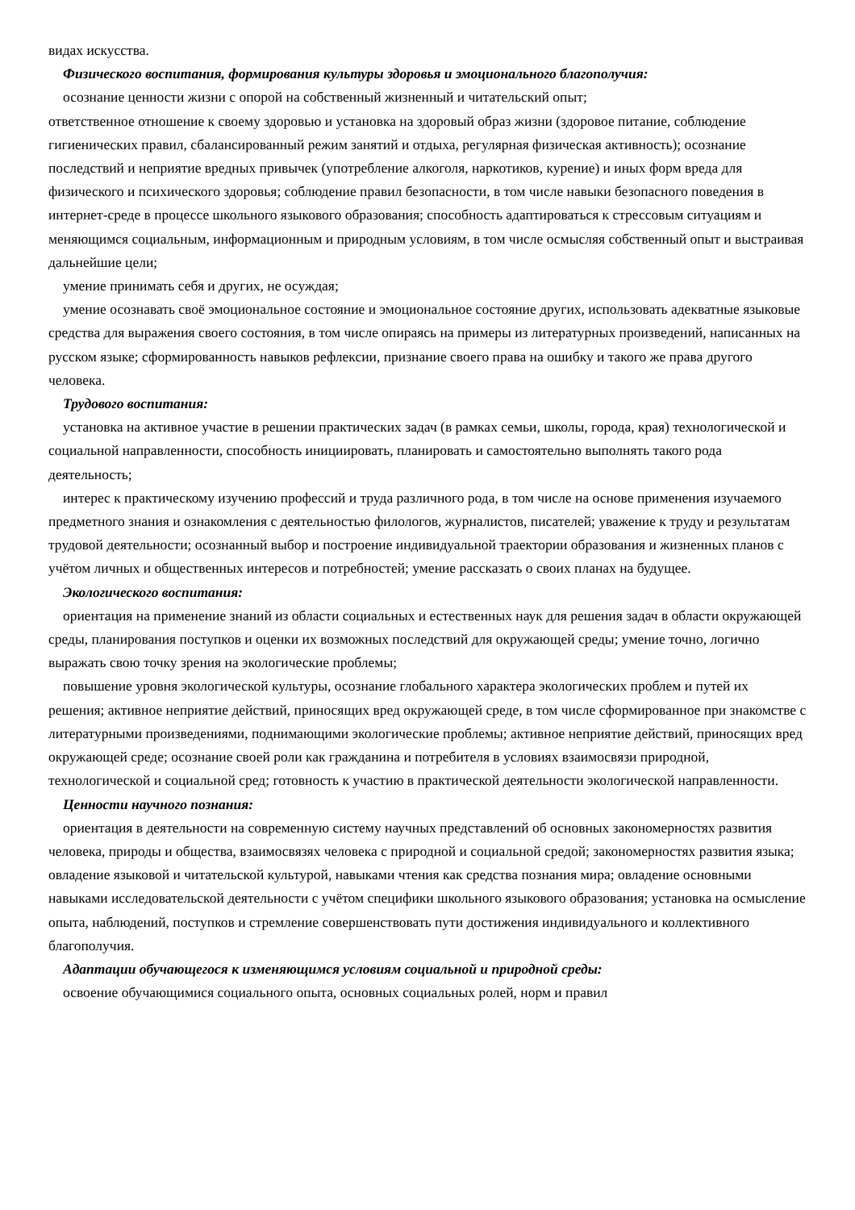видах искусства.
Физического воспитания, формирования культуры здоровья и эмоционального благополучия:
осознание ценности жизни с опорой на собственный жизненный и читательский опыт;
ответственное отношение к своему здоровью и установка на здоровый образ жизни (здоровое питание, соблюдение гигиенических правил, сбалансированный режим занятий и отдыха, регулярная физическая активность); осознание последствий и неприятие вредных привычек (употребление алкоголя, наркотиков, курение) и иных форм вреда для физического и психического здоровья; соблюдение правил безопасности, в том числе навыки безопасного поведения в интернет-среде в процессе школьного языкового образования; способность адаптироваться к стрессовым ситуациям и меняющимся социальным, информационным и природным условиям, в том числе осмысляя собственный опыт и выстраивая дальнейшие цели;
умение принимать себя и других, не осуждая;
умение осознавать своё эмоциональное состояние и эмоциональное состояние других, использовать адекватные языковые средства для выражения своего состояния, в том числе опираясь на примеры из литературных произведений, написанных на русском языке; сформированность навыков рефлексии, признание своего права на ошибку и такого же права другого человека.
Трудового воспитания:
установка на активное участие в решении практических задач (в рамках семьи, школы, города, края) технологической и социальной направленности, способность инициировать, планировать и самостоятельно выполнять такого рода деятельность;
интерес к практическому изучению профессий и труда различного рода, в том числе на основе применения изучаемого предметного знания и ознакомления с деятельностью филологов, журналистов, писателей; уважение к труду и результатам трудовой деятельности; осознанный выбор и построение индивидуальной траектории образования и жизненных планов с учётом личных и общественных интересов и потребностей; умение рассказать о своих планах на будущее.
Экологического воспитания:
ориентация на применение знаний из области социальных и естественных наук для решения задач в области окружающей среды, планирования поступков и оценки их возможных последствий для окружающей среды; умение точно, логично выражать свою точку зрения на экологические проблемы;
повышение уровня экологической культуры, осознание глобального характера экологических проблем и путей их решения; активное неприятие действий, приносящих вред окружающей среде, в том числе сформированное при знакомстве с литературными произведениями, поднимающими экологические проблемы; активное неприятие действий, приносящих вред окружающей среде; осознание своей роли как гражданина и потребителя в условиях взаимосвязи природной, технологической и социальной сред; готовность к участию в практической деятельности экологической направленности.
Ценности научного познания:
ориентация в деятельности на современную систему научных представлений об основных закономерностях развития человека, природы и общества, взаимосвязях человека с природной и социальной средой; закономерностях развития языка; овладение языковой и читательской культурой, навыками чтения как средства познания мира; овладение основными навыками исследовательской деятельности с учётом специфики школьного языкового образования; установка на осмысление опыта, наблюдений, поступков и стремление совершенствовать пути достижения индивидуального и коллективного благополучия.
Адаптации обучающегося к изменяющимся условиям социальной и природной среды:
освоение обучающимися социального опыта, основных социальных ролей, норм и правил